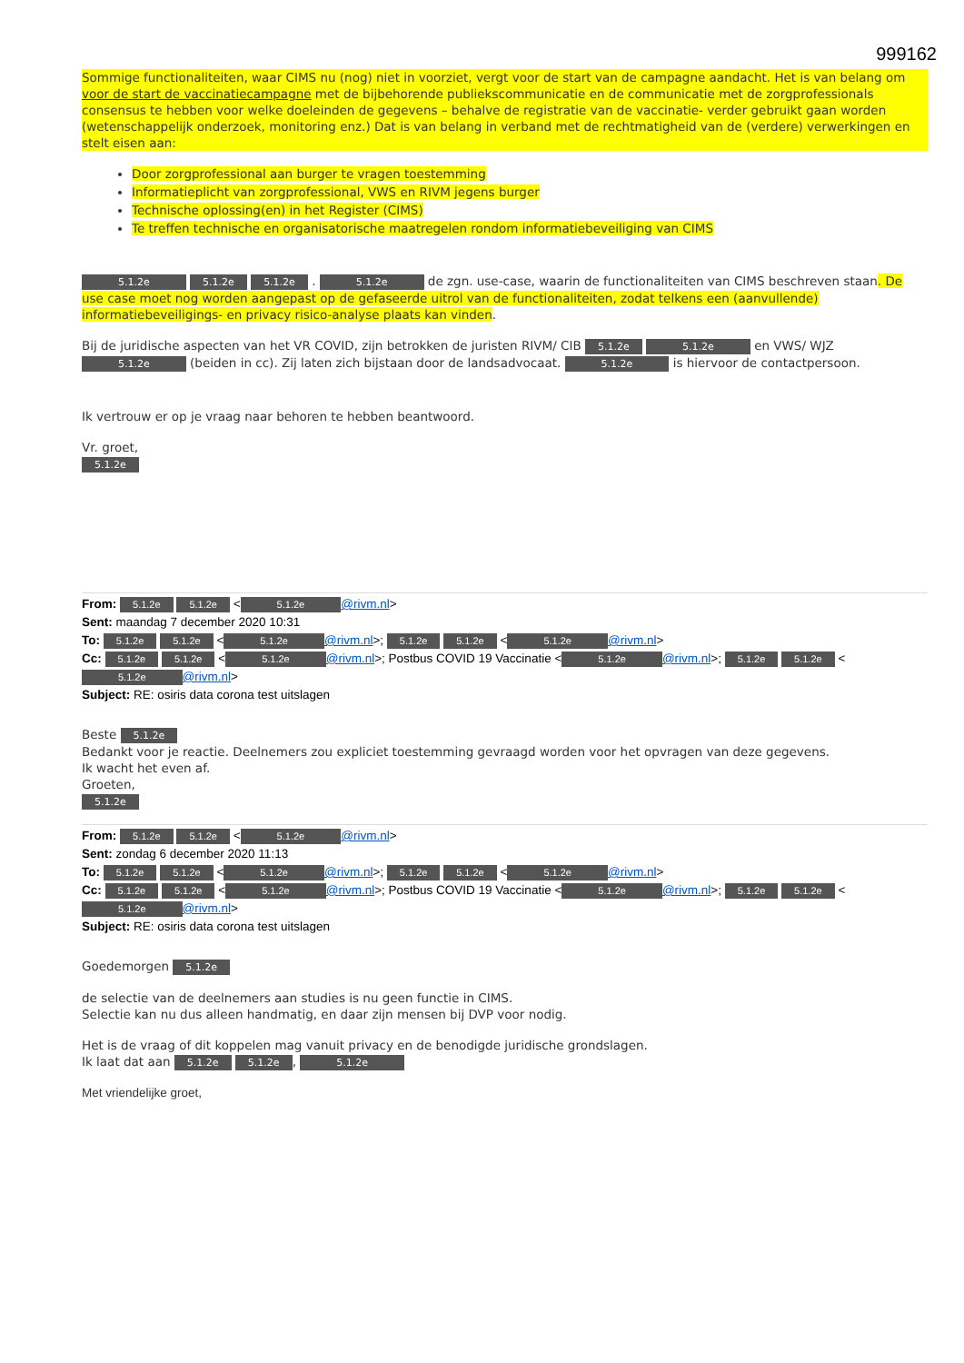999162
Sommige functionaliteiten, waar CIMS nu (nog) niet in voorziet, vergt voor de start van de campagne aandacht. Het is van belang om voor de start de vaccinatiecampagne met de bijbehorende publiekscommunicatie en de communicatie met de zorgprofessionals consensus te hebben voor welke doeleinden de gegevens – behalve de registratie van de vaccinatie- verder gebruikt gaan worden (wetenschappelijk onderzoek, monitoring enz.) Dat is van belang in verband met de rechtmatigheid van de (verdere) verwerkingen en stelt eisen aan:
Door zorgprofessional aan burger te vragen toestemming
Informatieplicht van zorgprofessional, VWS en RIVM jegens burger
Technische oplossing(en) in het Register (CIMS)
Te treffen technische en organisatorische maatregelen rondom informatiebeveiliging van CIMS
5.1.2e 5.1.2e 5.1.2e . 5.1.2e de zgn. use-case, waarin de functionaliteiten van CIMS beschreven staan. De use case moet nog worden aangepast op de gefaseerde uitrol van de functionaliteiten, zodat telkens een (aanvullende) informatiebeveiligings- en privacy risico-analyse plaats kan vinden.
Bij de juridische aspecten van het VR COVID, zijn betrokken de juristen RIVM/ CIB 5.1.2e 5.1.2e en VWS/ WJZ 5.1.2e (beiden in cc). Zij laten zich bijstaan door de landsadvocaat. 5.1.2e is hiervoor de contactpersoon.
Ik vertrouw er op je vraag naar behoren te hebben beantwoord.
Vr. groet,
5.1.2e
From: 5.1.2e 5.1.2e < 5.1.2e @rivm.nl>
Sent: maandag 7 december 2020 10:31
To: 5.1.2e 5.1.2e < 5.1.2e @rivm.nl>; 5.1.2e 5.1.2e < 5.1.2e @rivm.nl>
Cc: 5.1.2e 5.1.2e < 5.1.2e @rivm.nl>; Postbus COVID 19 Vaccinatie < 5.1.2e @rivm.nl>; 5.1.2e 5.1.2e < 5.1.2e @rivm.nl>
Subject: RE: osiris data corona test uitslagen
Beste 5.1.2e
Bedankt voor je reactie. Deelnemers zou expliciet toestemming gevraagd worden voor het opvragen van deze gegevens.
Ik wacht het even af.
Groeten,
5.1.2e
From: 5.1.2e 5.1.2e < 5.1.2e @rivm.nl>
Sent: zondag 6 december 2020 11:13
To: 5.1.2e 5.1.2e < 5.1.2e @rivm.nl>; 5.1.2e 5.1.2e < 5.1.2e @rivm.nl>
Cc: 5.1.2e 5.1.2e < 5.1.2e @rivm.nl>; Postbus COVID 19 Vaccinatie < 5.1.2e @rivm.nl>; 5.1.2e 5.1.2e < 5.1.2e @rivm.nl>
Subject: RE: osiris data corona test uitslagen
Goedemorgen 5.1.2e
de selectie van de deelnemers aan studies is nu geen functie in CIMS.
Selectie kan nu dus alleen handmatig, en daar zijn mensen bij DVP voor nodig.
Het is de vraag of dit koppelen mag vanuit privacy en de benodigde juridische grondslagen.
Ik laat dat aan 5.1.2e 5.1.2e, 5.1.2e
Met vriendelijke groet,